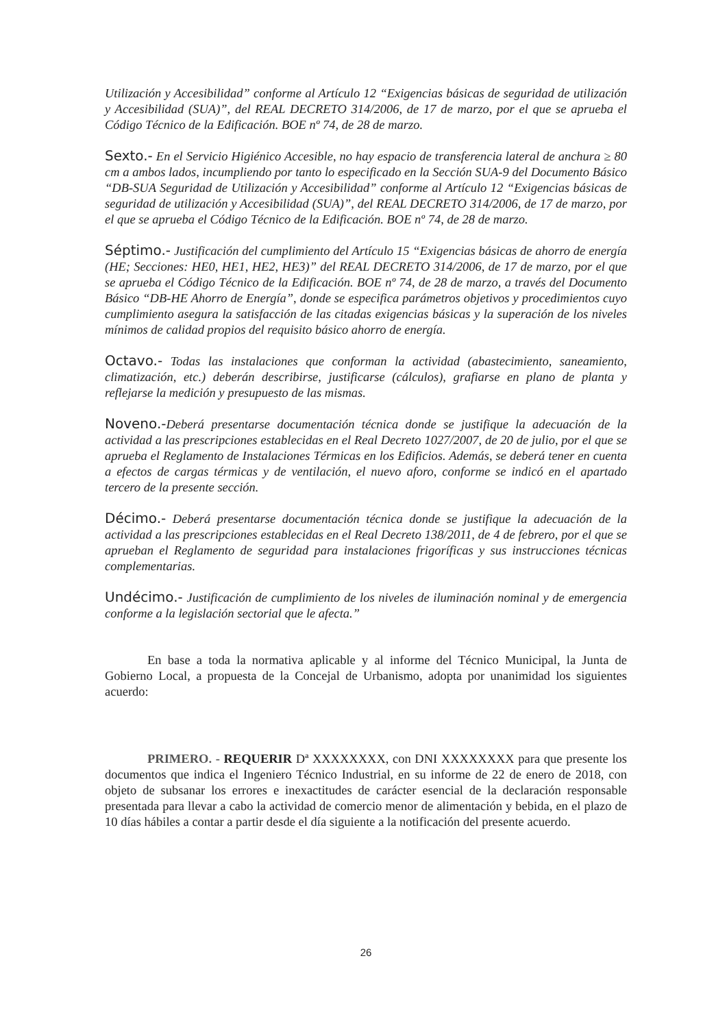Utilización y Accesibilidad” conforme al Artículo 12 “Exigencias básicas de seguridad de utilización y Accesibilidad (SUA)”, del REAL DECRETO 314/2006, de 17 de marzo, por el que se aprueba el Código Técnico de la Edificación. BOE nº 74, de 28 de marzo.
Sexto.- En el Servicio Higiénico Accesible, no hay espacio de transferencia lateral de anchura ≥ 80 cm a ambos lados, incumpliendo por tanto lo especificado en la Sección SUA-9 del Documento Básico “DB-SUA Seguridad de Utilización y Accesibilidad” conforme al Artículo 12 “Exigencias básicas de seguridad de utilización y Accesibilidad (SUA)”, del REAL DECRETO 314/2006, de 17 de marzo, por el que se aprueba el Código Técnico de la Edificación. BOE nº 74, de 28 de marzo.
Séptimo.- Justificación del cumplimiento del Artículo 15 “Exigencias básicas de ahorro de energía (HE; Secciones: HE0, HE1, HE2, HE3)” del REAL DECRETO 314/2006, de 17 de marzo, por el que se aprueba el Código Técnico de la Edificación. BOE nº 74, de 28 de marzo, a través del Documento Básico “DB-HE Ahorro de Energía”, donde se especifica parámetros objetivos y procedimientos cuyo cumplimiento asegura la satisfacción de las citadas exigencias básicas y la superación de los niveles mínimos de calidad propios del requisito básico ahorro de energía.
Octavo.- Todas las instalaciones que conforman la actividad (abastecimiento, saneamiento, climatización, etc.) deberán describirse, justificarse (cálculos), grafiarse en plano de planta y reflejarse la medición y presupuesto de las mismas.
Noveno.-Deberá presentarse documentación técnica donde se justifique la adecuación de la actividad a las prescripciones establecidas en el Real Decreto 1027/2007, de 20 de julio, por el que se aprueba el Reglamento de Instalaciones Térmicas en los Edificios. Además, se deberá tener en cuenta a efectos de cargas térmicas y de ventilación, el nuevo aforo, conforme se indicó en el apartado tercero de la presente sección.
Décimo.- Deberá presentarse documentación técnica donde se justifique la adecuación de la actividad a las prescripciones establecidas en el Real Decreto 138/2011, de 4 de febrero, por el que se aprueban el Reglamento de seguridad para instalaciones frigoríficas y sus instrucciones técnicas complementarias.
Undécimo.- Justificación de cumplimiento de los niveles de iluminación nominal y de emergencia conforme a la legislación sectorial que le afecta.”
En base a toda la normativa aplicable y al informe del Técnico Municipal, la Junta de Gobierno Local, a propuesta de la Concejal de Urbanismo, adopta por unanimidad los siguientes acuerdo:
PRIMERO. - REQUERIR Dª XXXXXXXX, con DNI XXXXXXXX para que presente los documentos que indica el Ingeniero Técnico Industrial, en su informe de 22 de enero de 2018, con objeto de subsanar los errores e inexactitudes de carácter esencial de la declaración responsable presentada para llevar a cabo la actividad de comercio menor de alimentación y bebida, en el plazo de 10 días hábiles a contar a partir desde el día siguiente a la notificación del presente acuerdo.
26